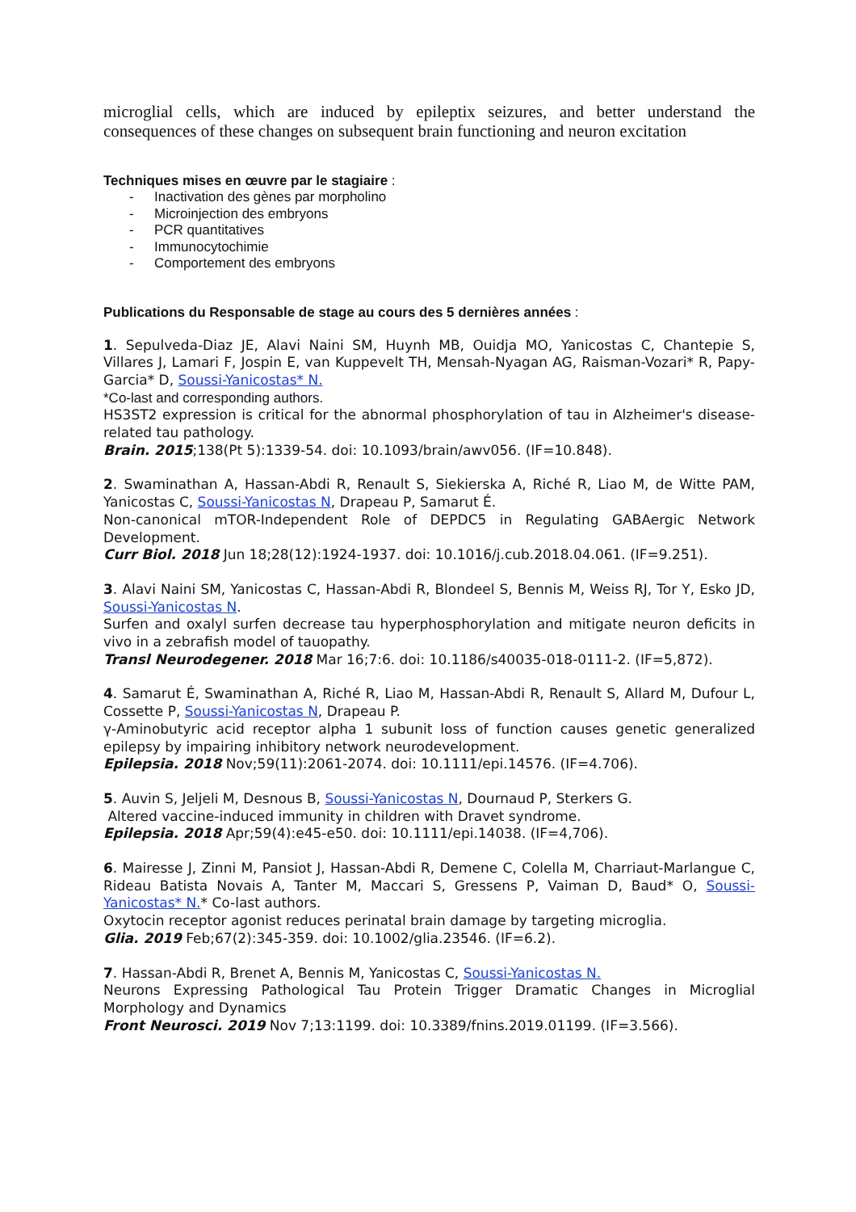microglial cells, which are induced by epileptix seizures, and better understand the consequences of these changes on subsequent brain functioning and neuron excitation
Techniques mises en œuvre par le stagiaire :
- Inactivation des gènes par morpholino
- Microinjection des embryons
- PCR quantitatives
- Immunocytochimie
- Comportement des embryons
Publications du Responsable de stage au cours des 5 dernières années :
1. Sepulveda-Diaz JE, Alavi Naini SM, Huynh MB, Ouidja MO, Yanicostas C, Chantepie S, Villares J, Lamari F, Jospin E, van Kuppevelt TH, Mensah-Nyagan AG, Raisman-Vozari* R, Papy-Garcia* D, Soussi-Yanicostas* N.
*Co-last and corresponding authors.
HS3ST2 expression is critical for the abnormal phosphorylation of tau in Alzheimer's disease-related tau pathology.
Brain. 2015;138(Pt 5):1339-54. doi: 10.1093/brain/awv056. (IF=10.848).
2. Swaminathan A, Hassan-Abdi R, Renault S, Siekierska A, Riché R, Liao M, de Witte PAM, Yanicostas C, Soussi-Yanicostas N, Drapeau P, Samarut É.
Non-canonical mTOR-Independent Role of DEPDC5 in Regulating GABAergic Network Development.
Curr Biol. 2018 Jun 18;28(12):1924-1937. doi: 10.1016/j.cub.2018.04.061. (IF=9.251).
3. Alavi Naini SM, Yanicostas C, Hassan-Abdi R, Blondeel S, Bennis M, Weiss RJ, Tor Y, Esko JD, Soussi-Yanicostas N.
Surfen and oxalyl surfen decrease tau hyperphosphorylation and mitigate neuron deficits in vivo in a zebrafish model of tauopathy.
Transl Neurodegener. 2018 Mar 16;7:6. doi: 10.1186/s40035-018-0111-2. (IF=5,872).
4. Samarut É, Swaminathan A, Riché R, Liao M, Hassan-Abdi R, Renault S, Allard M, Dufour L, Cossette P, Soussi-Yanicostas N, Drapeau P.
γ-Aminobutyric acid receptor alpha 1 subunit loss of function causes genetic generalized epilepsy by impairing inhibitory network neurodevelopment.
Epilepsia. 2018 Nov;59(11):2061-2074. doi: 10.1111/epi.14576. (IF=4.706).
5. Auvin S, Jeljeli M, Desnous B, Soussi-Yanicostas N, Dournaud P, Sterkers G.
Altered vaccine-induced immunity in children with Dravet syndrome.
Epilepsia. 2018 Apr;59(4):e45-e50. doi: 10.1111/epi.14038. (IF=4,706).
6. Mairesse J, Zinni M, Pansiot J, Hassan-Abdi R, Demene C, Colella M, Charriaut-Marlangue C, Rideau Batista Novais A, Tanter M, Maccari S, Gressens P, Vaiman D, Baud* O, Soussi-Yanicostas* N.* Co-last authors.
Oxytocin receptor agonist reduces perinatal brain damage by targeting microglia.
Glia. 2019 Feb;67(2):345-359. doi: 10.1002/glia.23546. (IF=6.2).
7. Hassan-Abdi R, Brenet A, Bennis M, Yanicostas C, Soussi-Yanicostas N.
Neurons Expressing Pathological Tau Protein Trigger Dramatic Changes in Microglial Morphology and Dynamics
Front Neurosci. 2019 Nov 7;13:1199. doi: 10.3389/fnins.2019.01199. (IF=3.566).